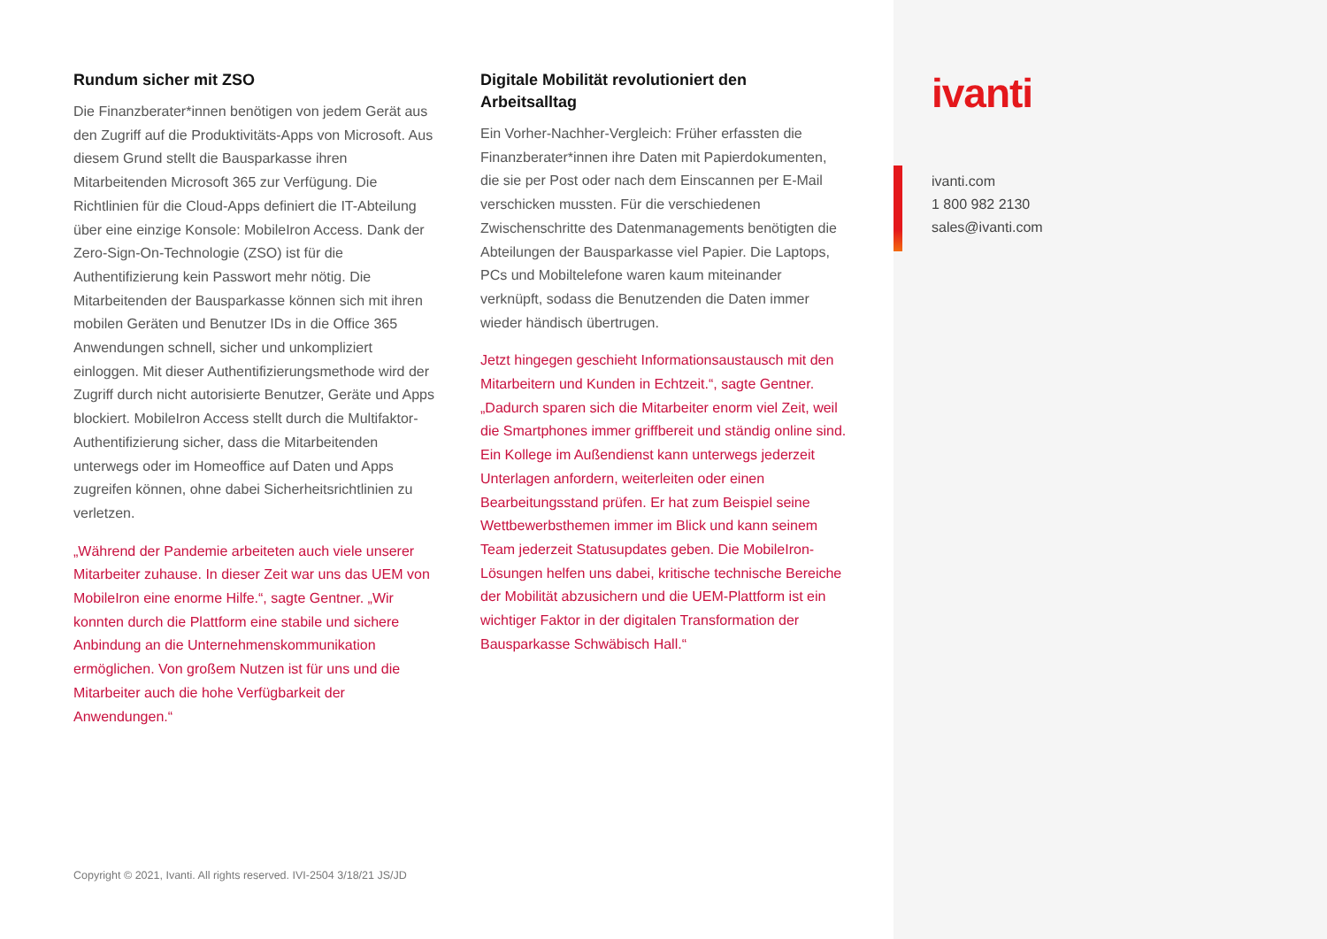Rundum sicher mit ZSO
Die Finanzberater*innen benötigen von jedem Gerät aus den Zugriff auf die Produktivitäts-Apps von Microsoft. Aus diesem Grund stellt die Bausparkasse ihren Mitarbeitenden Microsoft 365 zur Verfügung. Die Richtlinien für die Cloud-Apps definiert die IT-Abteilung über eine einzige Konsole: MobileIron Access. Dank der Zero-Sign-On-Technologie (ZSO) ist für die Authentifizierung kein Passwort mehr nötig. Die Mitarbeitenden der Bausparkasse können sich mit ihren mobilen Geräten und Benutzer IDs in die Office 365 Anwendungen schnell, sicher und unkompliziert einloggen. Mit dieser Authentifizierungsmethode wird der Zugriff durch nicht autorisierte Benutzer, Geräte und Apps blockiert. MobileIron Access stellt durch die Multifaktor-Authentifizierung sicher, dass die Mitarbeitenden unterwegs oder im Homeoffice auf Daten und Apps zugreifen können, ohne dabei Sicherheitsrichtlinien zu verletzen.
„Während der Pandemie arbeiteten auch viele unserer Mitarbeiter zuhause. In dieser Zeit war uns das UEM von MobileIron eine enorme Hilfe.“, sagte Gentner. „Wir konnten durch die Plattform eine stabile und sichere Anbindung an die Unternehmenskommunikation ermöglichen. Von großem Nutzen ist für uns und die Mitarbeiter auch die hohe Verfügbarkeit der Anwendungen.“
Digitale Mobilität revolutioniert den Arbeitsalltag
Ein Vorher-Nachher-Vergleich: Früher erfassten die Finanzberater*innen ihre Daten mit Papierdokumenten, die sie per Post oder nach dem Einscannen per E-Mail verschicken mussten. Für die verschiedenen Zwischenschritte des Datenmanagements benötigten die Abteilungen der Bausparkasse viel Papier. Die Laptops, PCs und Mobiltelefone waren kaum miteinander verknüpft, sodass die Benutzenden die Daten immer wieder händisch übertrugen.
Jetzt hingegen geschieht Informationsaustausch mit den Mitarbeitern und Kunden in Echtzeit.“, sagte Gentner. „Dadurch sparen sich die Mitarbeiter enorm viel Zeit, weil die Smartphones immer griffbereit und ständig online sind. Ein Kollege im Außendienst kann unterwegs jederzeit Unterlagen anfordern, weiterleiten oder einen Bearbeitungsstand prüfen. Er hat zum Beispiel seine Wettbewerbsthemen immer im Blick und kann seinem Team jederzeit Statusupdates geben. Die MobileIron-Lösungen helfen uns dabei, kritische technische Bereiche der Mobilität abzusichern und die UEM-Plattform ist ein wichtiger Faktor in der digitalen Transformation der Bausparkasse Schwäbisch Hall.“
Copyright © 2021, Ivanti. All rights reserved. IVI-2504 3/18/21 JS/JD
ivanti
ivanti.com
1 800 982 2130
sales@ivanti.com